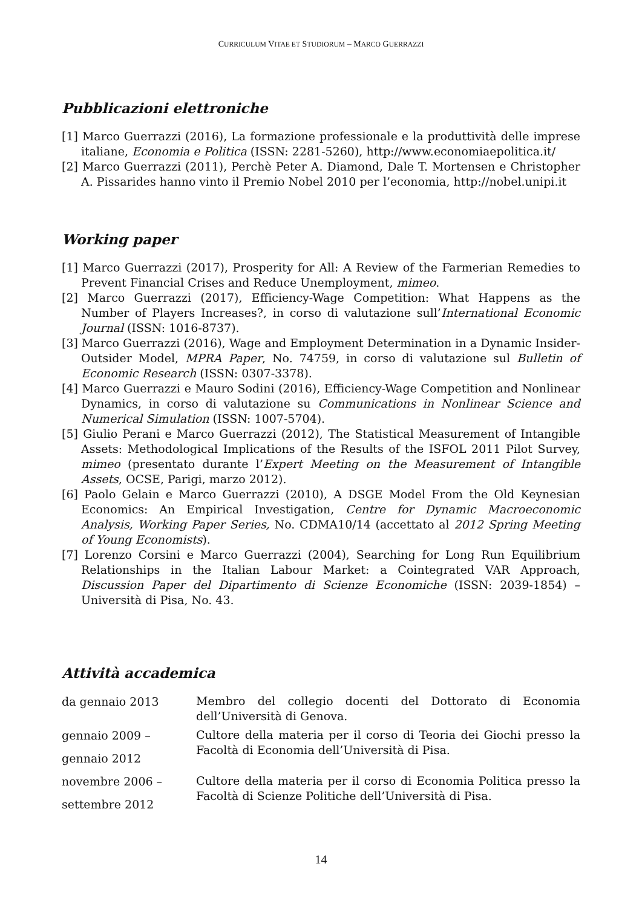CURRICULUM VITAE ET STUDIORUM – MARCO GUERRAZZI
Pubblicazioni elettroniche
[1] Marco Guerrazzi (2016), La formazione professionale e la produttività delle imprese italiane, Economia e Politica (ISSN: 2281-5260), http://www.economiaepolitica.it/
[2] Marco Guerrazzi (2011), Perchè Peter A. Diamond, Dale T. Mortensen e Christopher A. Pissarides hanno vinto il Premio Nobel 2010 per l’economia, http://nobel.unipi.it
Working paper
[1] Marco Guerrazzi (2017), Prosperity for All: A Review of the Farmerian Remedies to Prevent Financial Crises and Reduce Unemployment, mimeo.
[2] Marco Guerrazzi (2017), Efficiency-Wage Competition: What Happens as the Number of Players Increases?, in corso di valutazione sull’International Economic Journal (ISSN: 1016-8737).
[3] Marco Guerrazzi (2016), Wage and Employment Determination in a Dynamic Insider-Outsider Model, MPRA Paper, No. 74759, in corso di valutazione sul Bulletin of Economic Research (ISSN: 0307-3378).
[4] Marco Guerrazzi e Mauro Sodini (2016), Efficiency-Wage Competition and Nonlinear Dynamics, in corso di valutazione su Communications in Nonlinear Science and Numerical Simulation (ISSN: 1007-5704).
[5] Giulio Perani e Marco Guerrazzi (2012), The Statistical Measurement of Intangible Assets: Methodological Implications of the Results of the ISFOL 2011 Pilot Survey, mimeo (presentato durante l’Expert Meeting on the Measurement of Intangible Assets, OCSE, Parigi, marzo 2012).
[6] Paolo Gelain e Marco Guerrazzi (2010), A DSGE Model From the Old Keynesian Economics: An Empirical Investigation, Centre for Dynamic Macroeconomic Analysis, Working Paper Series, No. CDMA10/14 (accettato al 2012 Spring Meeting of Young Economists).
[7] Lorenzo Corsini e Marco Guerrazzi (2004), Searching for Long Run Equilibrium Relationships in the Italian Labour Market: a Cointegrated VAR Approach, Discussion Paper del Dipartimento di Scienze Economiche (ISSN: 2039-1854) – Università di Pisa, No. 43.
Attività accademica
da gennaio 2013
Membro del collegio docenti del Dottorato di Economia dell’Università di Genova.
gennaio 2009 –
gennaio 2012
Cultore della materia per il corso di Teoria dei Giochi presso la Facoltà di Economia dell’Università di Pisa.
novembre 2006 –
settembre 2012
Cultore della materia per il corso di Economia Politica presso la Facoltà di Scienze Politiche dell’Università di Pisa.
14